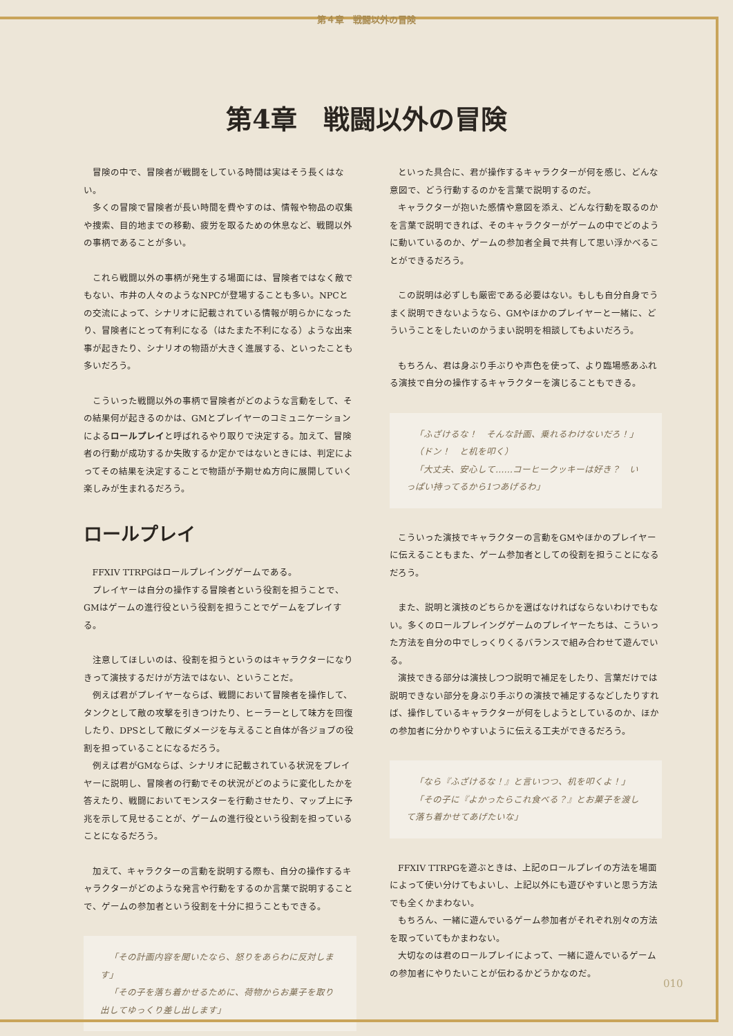第４章　戦闘以外の冒険
第4章　戦闘以外の冒険
冒険の中で、冒険者が戦闘をしている時間は実はそう長くはない。
多くの冒険で冒険者が長い時間を費やすのは、情報や物品の収集や捜索、目的地までの移動、疲労を取るための休息など、戦闘以外の事柄であることが多い。
これら戦闘以外の事柄が発生する場面には、冒険者ではなく敵でもない、市井の人々のようなNPCが登場することも多い。NPCとの交流によって、シナリオに記載されている情報が明らかになったり、冒険者にとって有利になる（はたまた不利になる）ような出来事が起きたり、シナリオの物語が大きく進展する、といったことも多いだろう。
こういった戦闘以外の事柄で冒険者がどのような言動をして、その結果何が起きるのかは、GMとプレイヤーのコミュニケーションによるロールプレイと呼ばれるやり取りで決定する。加えて、冒険者の行動が成功するか失敗するか定かではないときには、判定によってその結果を決定することで物語が予期せぬ方向に展開していく楽しみが生まれるだろう。
ロールプレイ
FFXIV TTRPGはロールプレイングゲームである。
プレイヤーは自分の操作する冒険者という役割を担うことで、GMはゲームの進行役という役割を担うことでゲームをプレイする。
注意してほしいのは、役割を担うというのはキャラクターになりきって演技するだけが方法ではない、ということだ。
例えば君がプレイヤーならば、戦闘において冒険者を操作して、タンクとして敵の攻撃を引きつけたり、ヒーラーとして味方を回復したり、DPSとして敵にダメージを与えること自体が各ジョブの役割を担っていることになるだろう。
例えば君がGMならば、シナリオに記載されている状況をプレイヤーに説明し、冒険者の行動でその状況がどのように変化したかを答えたり、戦闘においてモンスターを行動させたり、マップ上に予兆を示して見せることが、ゲームの進行役という役割を担っていることになるだろう。
加えて、キャラクターの言動を説明する際も、自分の操作するキャラクターがどのような発言や行動をするのか言葉で説明することで、ゲームの参加者という役割を十分に担うこともできる。
「その計画内容を聞いたなら、怒りをあらわに反対します」
「その子を落ち着かせるために、荷物からお菓子を取り出してゆっくり差し出します」
といった具合に、君が操作するキャラクターが何を感じ、どんな意図で、どう行動するのかを言葉で説明するのだ。
キャラクターが抱いた感情や意図を添え、どんな行動を取るのかを言葉で説明できれば、そのキャラクターがゲームの中でどのように動いているのか、ゲームの参加者全員で共有して思い浮かべることができるだろう。
この説明は必ずしも厳密である必要はない。もしも自分自身でうまく説明できないようなら、GMやほかのプレイヤーと一緒に、どういうことをしたいのかうまい説明を相談してもよいだろう。
もちろん、君は身ぶり手ぶりや声色を使って、より臨場感あふれる演技で自分の操作するキャラクターを演じることもできる。
「ふざけるな！　そんな計画、乗れるわけないだろ！」
（ドン！　と机を叩く）
「大丈夫、安心して……コーヒークッキーは好き？　いっぱい持ってるから1つあげるわ」
こういった演技でキャラクターの言動をGMやほかのプレイヤーに伝えることもまた、ゲーム参加者としての役割を担うことになるだろう。
また、説明と演技のどちらかを選ばなければならないわけでもない。多くのロールプレイングゲームのプレイヤーたちは、こういった方法を自分の中でしっくりくるバランスで組み合わせて遊んでいる。
演技できる部分は演技しつつ説明で補足をしたり、言葉だけでは説明できない部分を身ぶり手ぶりの演技で補足するなどしたりすれば、操作しているキャラクターが何をしようとしているのか、ほかの参加者に分かりやすいように伝える工夫ができるだろう。
「なら『ふざけるな！』と言いつつ、机を叩くよ！」
「その子に『よかったらこれ食べる？』とお菓子を渡して落ち着かせてあげたいな」
FFXIV TTRPGを遊ぶときは、上記のロールプレイの方法を場面によって使い分けてもよいし、上記以外にも遊びやすいと思う方法でも全くかまわない。
もちろん、一緒に遊んでいるゲーム参加者がそれぞれ別々の方法を取っていてもかまわない。
大切なのは君のロールプレイによって、一緒に遊んでいるゲームの参加者にやりたいことが伝わるかどうかなのだ。
010